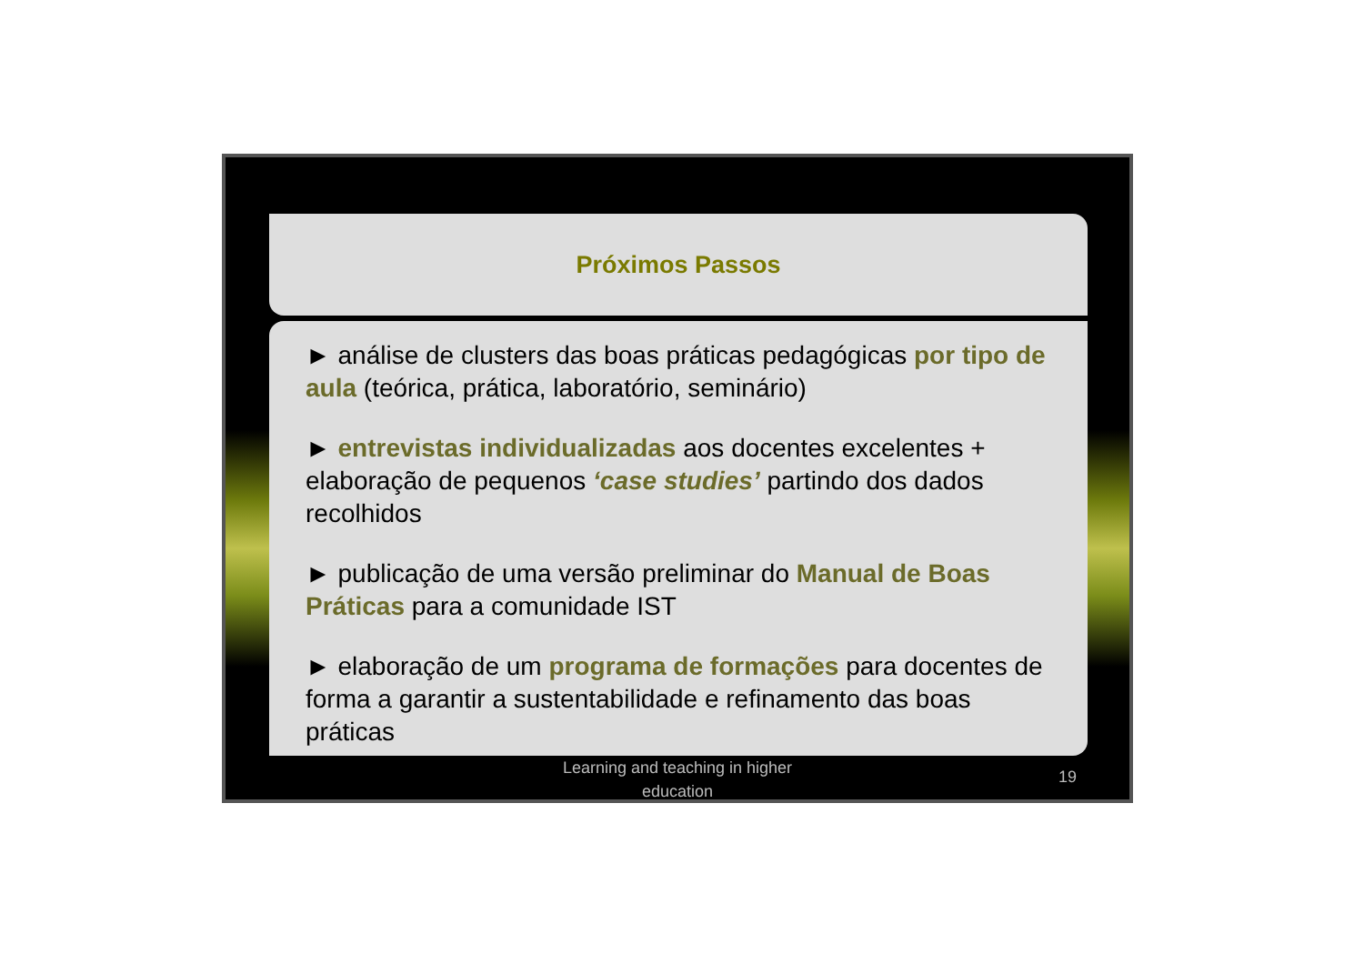Próximos Passos
► análise de clusters das boas práticas pedagógicas por tipo de aula (teórica, prática, laboratório, seminário)
► entrevistas individualizadas aos docentes excelentes + elaboração de pequenos ‘case studies’ partindo dos dados recolhidos
► publicação de uma versão preliminar do Manual de Boas Práticas para a comunidade IST
► elaboração de um programa de formações para docentes de forma a garantir a sustentabilidade e refinamento das boas práticas
Learning and teaching in higher
education
19